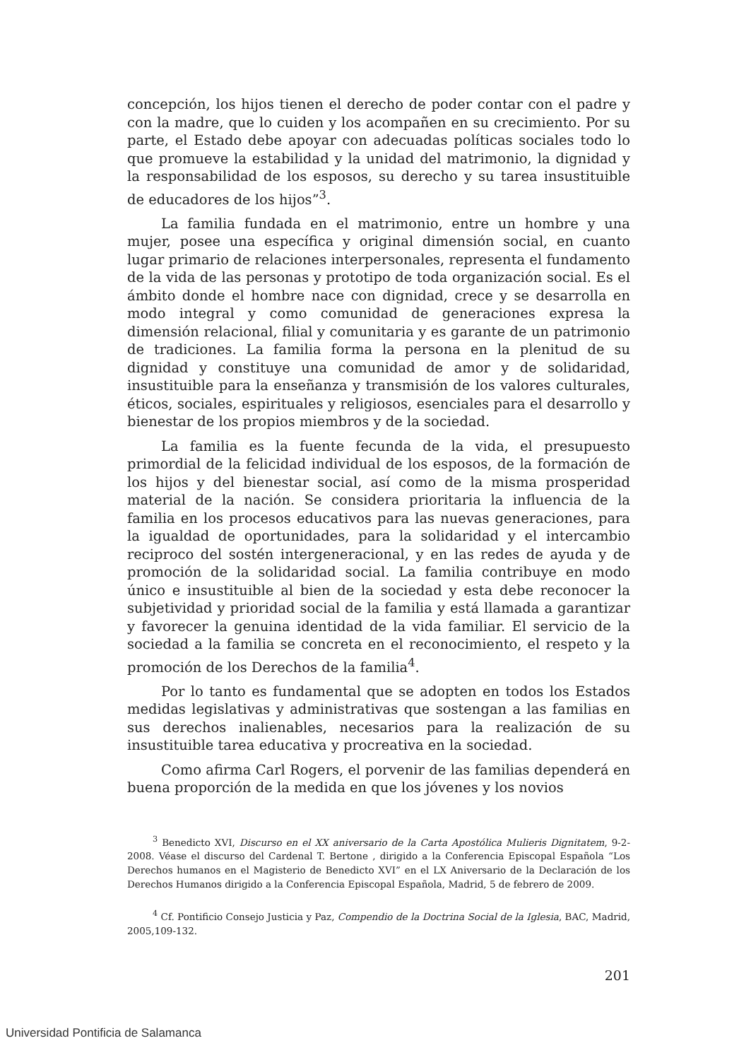concepción, los hijos tienen el derecho de poder contar con el padre y con la madre, que lo cuiden y los acompañen en su crecimiento. Por su parte, el Estado debe apoyar con adecuadas políticas sociales todo lo que promueve la estabilidad y la unidad del matrimonio, la dignidad y la responsabilidad de los esposos, su derecho y su tarea insustituible de educadores de los hijos”<sup>3</sup>.
La familia fundada en el matrimonio, entre un hombre y una mujer, posee una específica y original dimensión social, en cuanto lugar primario de relaciones interpersonales, representa el fundamento de la vida de las personas y prototipo de toda organización social. Es el ámbito donde el hombre nace con dignidad, crece y se desarrolla en modo integral y como comunidad de generaciones expresa la dimensión relacional, filial y comunitaria y es garante de un patrimonio de tradiciones. La familia forma la persona en la plenitud de su dignidad y constituye una comunidad de amor y de solidaridad, insustituible para la enseñanza y transmisión de los valores culturales, éticos, sociales, espirituales y religiosos, esenciales para el desarrollo y bienestar de los propios miembros y de la sociedad.
La familia es la fuente fecunda de la vida, el presupuesto primordial de la felicidad individual de los esposos, de la formación de los hijos y del bienestar social, así como de la misma prosperidad material de la nación. Se considera prioritaria la influencia de la familia en los procesos educativos para las nuevas generaciones, para la igualdad de oportunidades, para la solidaridad y el intercambio reciproco del sostén intergeneracional, y en las redes de ayuda y de promoción de la solidaridad social. La familia contribuye en modo único e insustituible al bien de la sociedad y esta debe reconocer la subjetividad y prioridad social de la familia y está llamada a garantizar y favorecer la genuina identidad de la vida familiar. El servicio de la sociedad a la familia se concreta en el reconocimiento, el respeto y la promoción de los Derechos de la familia<sup>4</sup>.
Por lo tanto es fundamental que se adopten en todos los Estados medidas legislativas y administrativas que sostengan a las familias en sus derechos inalienables, necesarios para la realización de su insustituible tarea educativa y procreativa en la sociedad.
Como afirma Carl Rogers, el porvenir de las familias dependerá en buena proporción de la medida en que los jóvenes y los novios
<sup>3</sup> Benedicto XVI, Discurso en el XX aniversario de la Carta Apostólica Mulieris Dignitatem, 9-2-2008. Véase el discurso del Cardenal T. Bertone , dirigido a la Conferencia Episcopal Española “Los Derechos humanos en el Magisterio de Benedicto XVI” en el LX Aniversario de la Declaración de los Derechos Humanos dirigido a la Conferencia Episcopal Española, Madrid, 5 de febrero de 2009.
<sup>4</sup> Cf. Pontificio Consejo Justicia y Paz, Compendio de la Doctrina Social de la Iglesia, BAC, Madrid, 2005,109-132.
201
Universidad Pontificia de Salamanca